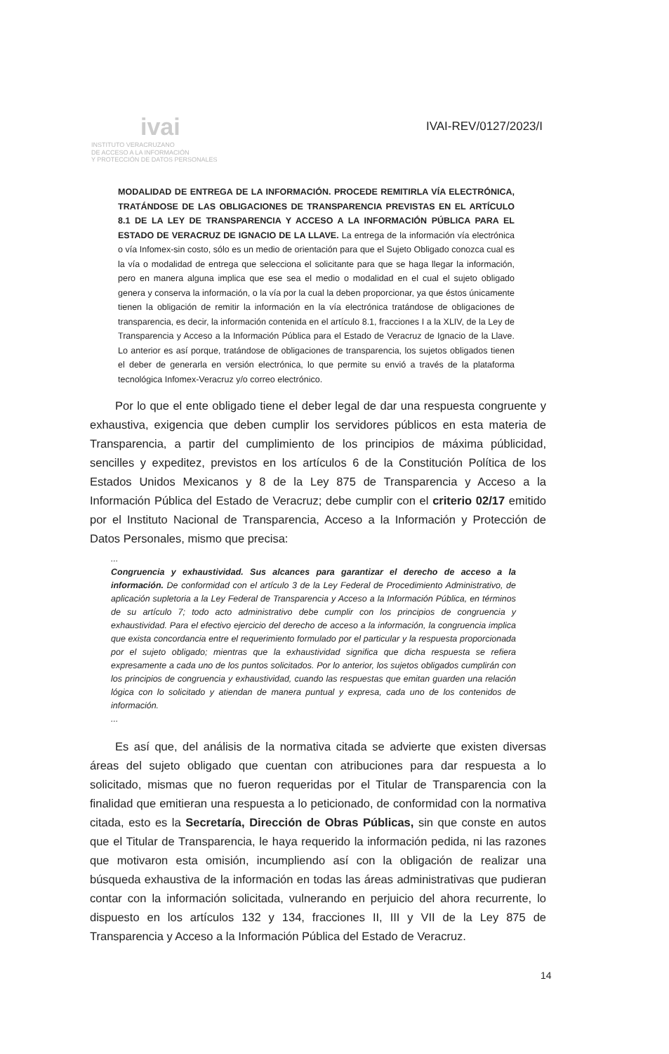ivai
INSTITUTO VERACRUZANO
DE ACCESO A LA INFORMACIÓN
Y PROTECCIÓN DE DATOS PERSONALES
IVAI-REV/0127/2023/I
MODALIDAD DE ENTREGA DE LA INFORMACIÓN. PROCEDE REMITIRLA VÍA ELECTRÓNICA, TRATÁNDOSE DE LAS OBLIGACIONES DE TRANSPARENCIA PREVISTAS EN EL ARTÍCULO 8.1 DE LA LEY DE TRANSPARENCIA Y ACCESO A LA INFORMACIÓN PÚBLICA PARA EL ESTADO DE VERACRUZ DE IGNACIO DE LA LLAVE. La entrega de la información vía electrónica o vía Infomex-sin costo, sólo es un medio de orientación para que el Sujeto Obligado conozca cual es la vía o modalidad de entrega que selecciona el solicitante para que se haga llegar la información, pero en manera alguna implica que ese sea el medio o modalidad en el cual el sujeto obligado genera y conserva la información, o la vía por la cual la deben proporcionar, ya que éstos únicamente tienen la obligación de remitir la información en la vía electrónica tratándose de obligaciones de transparencia, es decir, la información contenida en el artículo 8.1, fracciones I a la XLIV, de la Ley de Transparencia y Acceso a la Información Pública para el Estado de Veracruz de Ignacio de la Llave. Lo anterior es así porque, tratándose de obligaciones de transparencia, los sujetos obligados tienen el deber de generarla en versión electrónica, lo que permite su envió a través de la plataforma tecnológica Infomex-Veracruz y/o correo electrónico.
Por lo que el ente obligado tiene el deber legal de dar una respuesta congruente y exhaustiva, exigencia que deben cumplir los servidores públicos en esta materia de Transparencia, a partir del cumplimiento de los principios de máxima públicidad, sencilles y expeditez, previstos en los artículos 6 de la Constitución Política de los Estados Unidos Mexicanos y 8 de la Ley 875 de Transparencia y Acceso a la Información Pública del Estado de Veracruz; debe cumplir con el criterio 02/17 emitido por el Instituto Nacional de Transparencia, Acceso a la Información y Protección de Datos Personales, mismo que precisa:
...
Congruencia y exhaustividad. Sus alcances para garantizar el derecho de acceso a la información. De conformidad con el artículo 3 de la Ley Federal de Procedimiento Administrativo, de aplicación supletoria a la Ley Federal de Transparencia y Acceso a la Información Pública, en términos de su artículo 7; todo acto administrativo debe cumplir con los principios de congruencia y exhaustividad. Para el efectivo ejercicio del derecho de acceso a la información, la congruencia implica que exista concordancia entre el requerimiento formulado por el particular y la respuesta proporcionada por el sujeto obligado; mientras que la exhaustividad significa que dicha respuesta se refiera expresamente a cada uno de los puntos solicitados. Por lo anterior, los sujetos obligados cumplirán con los principios de congruencia y exhaustividad, cuando las respuestas que emitan guarden una relación lógica con lo solicitado y atiendan de manera puntual y expresa, cada uno de los contenidos de información.
...
Es así que, del análisis de la normativa citada se advierte que existen diversas áreas del sujeto obligado que cuentan con atribuciones para dar respuesta a lo solicitado, mismas que no fueron requeridas por el Titular de Transparencia con la finalidad que emitieran una respuesta a lo peticionado, de conformidad con la normativa citada, esto es la Secretaría, Dirección de Obras Públicas, sin que conste en autos que el Titular de Transparencia, le haya requerido la información pedida, ni las razones que motivaron esta omisión, incumpliendo así con la obligación de realizar una búsqueda exhaustiva de la información en todas las áreas administrativas que pudieran contar con la información solicitada, vulnerando en perjuicio del ahora recurrente, lo dispuesto en los artículos 132 y 134, fracciones II, III y VII de la Ley 875 de Transparencia y Acceso a la Información Pública del Estado de Veracruz.
14